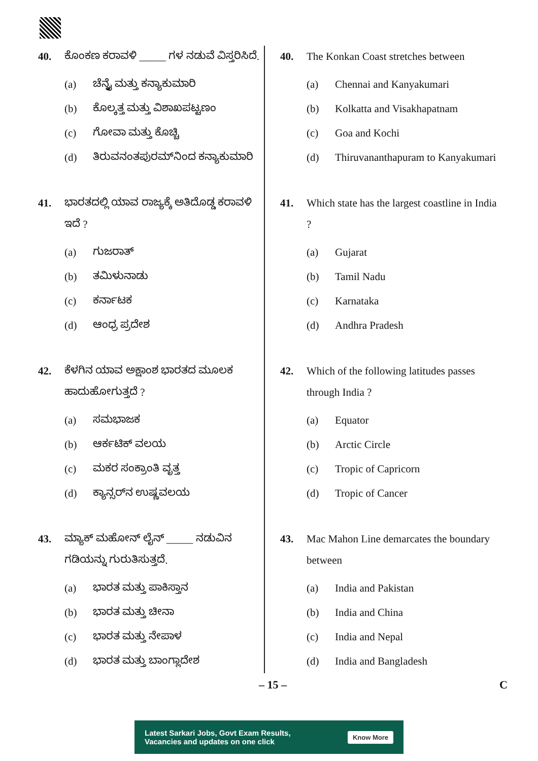40. ಕೊಂಕಣ ಕರಾವಳಿ _____ ಗಳ ನಡುವೆ ವಿಸ್ತರಿಸಿದೆ.
(a) ಚೆನ್ನೈ ಮತ್ತು ಕನ್ಯಾಕುಮಾರಿ
(b) ಕೊಲ್ಕತ್ತ ಮತ್ತು ವಿಶಾಖಪಟ್ಟಣಂ
(c) ಗೋವಾ ಮತ್ತು ಕೊಚ್ಚಿ
(d) ತಿರುವನಂತಪುರಮ್‌ನಿಂದ ಕನ್ಯಾಕುಮಾರಿ
41. ಭಾರತದಲ್ಲಿ ಯಾವ ರಾಜ್ಯಕ್ಕೆ ಅತಿದೊಡ್ಡ ಕರಾವಳಿ ಇದೆ ?
(a) ಗುಜರಾತ್
(b) ತಮಿಳುನಾಡು
(c) ಕರ್ನಾಟಕ
(d) ಆಂಧ್ರ ಪ್ರದೇಶ
42. ಕೆಳಗಿನ ಯಾವ ಅಕ್ಷಾಂಶ ಭಾರತದ ಮೂಲಕ ಹಾದುಹೋಗುತ್ತದೆ ?
(a) ಸಮಭಾಜಕ
(b) ಆರ್ಕಟಿಕ್ ವಲಯ
(c) ಮಕರ ಸಂಕ್ರಾಂತಿ ವೃತ್ತ
(d) ಕ್ಯಾನ್ಸರ್‌ನ ಉಷ್ಣವಲಯ
43. ಮ್ಯಾಕ್ ಮಹೋನ್ ಲೈನ್ _____ ನಡುವಿನ ಗಡಿಯನ್ನು ಗುರುತಿಸುತ್ತದೆ.
(a) ಭಾರತ ಮತ್ತು ಪಾಕಿಸ್ತಾನ
(b) ಭಾರತ ಮತ್ತು ಚೀನಾ
(c) ಭಾರತ ಮತ್ತು ನೇಪಾಳ
(d) ಭಾರತ ಮತ್ತು ಬಾಂಗ್ಲಾದೇಶ
40. The Konkan Coast stretches between
(a) Chennai and Kanyakumari
(b) Kolkatta and Visakhapatnam
(c) Goa and Kochi
(d) Thiruvananthapuram to Kanyakumari
41. Which state has the largest coastline in India ?
(a) Gujarat
(b) Tamil Nadu
(c) Karnataka
(d) Andhra Pradesh
42. Which of the following latitudes passes through India ?
(a) Equator
(b) Arctic Circle
(c) Tropic of Capricorn
(d) Tropic of Cancer
43. Mac Mahon Line demarcates the boundary between
(a) India and Pakistan
(b) India and China
(c) India and Nepal
(d) India and Bangladesh
– 15 – C
Latest Sarkari Jobs, Govt Exam Results,
Vacancies and updates on one click Know More